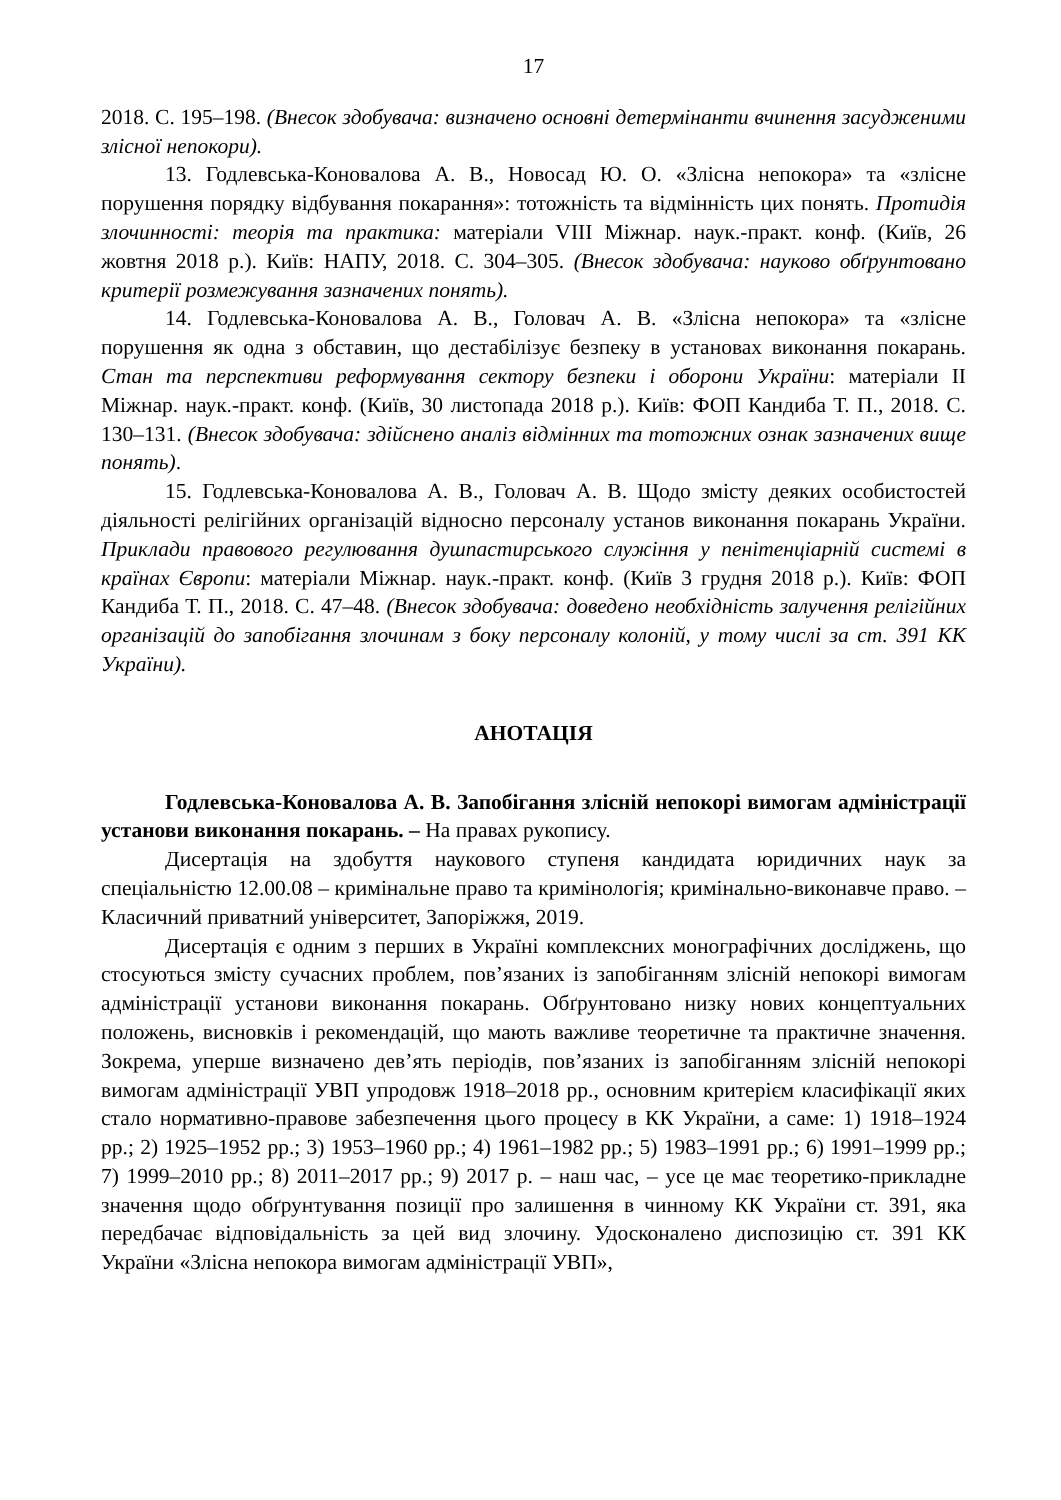17
2018. С. 195–198. (Внесок здобувача: визначено основні детермінанти вчинення засудженими злісної непокори).
13. Годлевська-Коновалова А. В., Новосад Ю. О. «Злісна непокора» та «злісне порушення порядку відбування покарання»: тотожність та відмінність цих понять. Протидія злочинності: теорія та практика: матеріали VIII Міжнар. наук.-практ. конф. (Київ, 26 жовтня 2018 р.). Київ: НАПУ, 2018. С. 304–305. (Внесок здобувача: науково обґрунтовано критерії розмежування зазначених понять).
14. Годлевська-Коновалова А. В., Головач А. В. «Злісна непокора» та «злісне порушення як одна з обставин, що дестабілізує безпеку в установах виконання покарань. Стан та перспективи реформування сектору безпеки і оборони України: матеріали II Міжнар. наук.-практ. конф. (Київ, 30 листопада 2018 р.). Київ: ФОП Кандиба Т. П., 2018. С. 130–131. (Внесок здобувача: здійснено аналіз відмінних та тотожних ознак зазначених вище понять).
15. Годлевська-Коновалова А. В., Головач А. В. Щодо змісту деяких особистостей діяльності релігійних організацій відносно персоналу установ виконання покарань України. Приклади правового регулювання душпастирського служіння у пенітенціарній системі в країнах Європи: матеріали Міжнар. наук.-практ. конф. (Київ 3 грудня 2018 р.). Київ: ФОП Кандиба Т. П., 2018. С. 47–48. (Внесок здобувача: доведено необхідність залучення релігійних організацій до запобігання злочинам з боку персоналу колоній, у тому числі за ст. 391 КК України).
АНОТАЦІЯ
Годлевська-Коновалова А. В. Запобігання злісній непокорі вимогам адміністрації установи виконання покарань. – На правах рукопису.
Дисертація на здобуття наукового ступеня кандидата юридичних наук за спеціальністю 12.00.08 – кримінальне право та кримінологія; кримінально-виконавче право. – Класичний приватний університет, Запоріжжя, 2019.
Дисертація є одним з перших в Україні комплексних монографічних досліджень, що стосуються змісту сучасних проблем, пов’язаних із запобіганням злісній непокорі вимогам адміністрації установи виконання покарань. Обґрунтовано низку нових концептуальних положень, висновків і рекомендацій, що мають важливе теоретичне та практичне значення. Зокрема, уперше визначено дев’ять періодів, пов’язаних із запобіганням злісній непокорі вимогам адміністрації УВП упродовж 1918–2018 рр., основним критерієм класифікації яких стало нормативно-правове забезпечення цього процесу в КК України, а саме: 1) 1918–1924 рр.; 2) 1925–1952 рр.; 3) 1953–1960 рр.; 4) 1961–1982 рр.; 5) 1983–1991 рр.; 6) 1991–1999 рр.; 7) 1999–2010 рр.; 8) 2011–2017 рр.; 9) 2017 р. – наш час, – усе це має теоретико-прикладне значення щодо обґрунтування позиції про залишення в чинному КК України ст. 391, яка передбачає відповідальність за цей вид злочину. Удосконалено диспозицію ст. 391 КК України «Злісна непокора вимогам адміністрації УВП»,